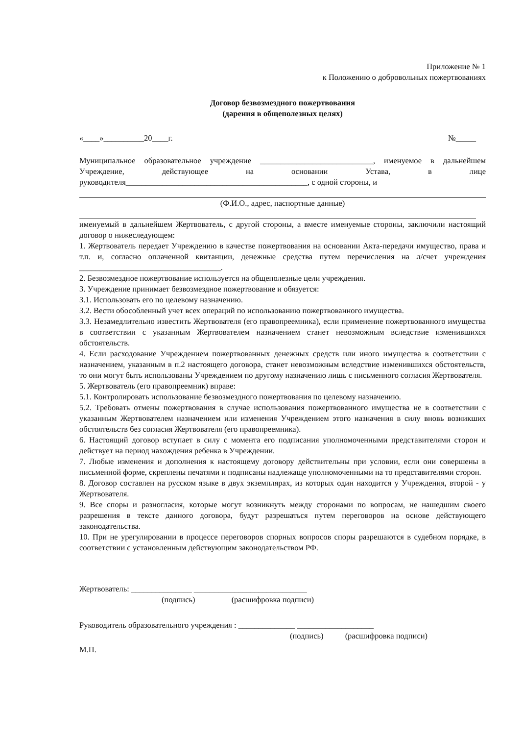Приложение № 1
к Положению о добровольных пожертвованиях
Договор безвозмездного пожертвования
(дарения в общеполезных целях)
«____»__________20____г. №_____
Муниципальное образовательное учреждение ____________________________, именуемое в дальнейшем Учреждение, действующее на основании Устава, в лице руководителя_____________________________________________, с одной стороны, и
(Ф.И.О., адрес, паспортные данные)
именуемый в дальнейшем Жертвователь, с другой стороны, а вместе именуемые стороны, заключили настоящий договор о нижеследующем:
1. Жертвователь передает Учреждению в качестве пожертвования на основании Акта-передачи имущество, права и т.п. и, согласно оплаченной квитанции, денежные средства путем перечисления на л/счет учреждения ___________________________________.
2. Безвозмездное пожертвование используется на общеполезные цели учреждения.
3. Учреждение принимает безвозмездное пожертвование и обязуется:
3.1. Использовать его по целевому назначению.
3.2. Вести обособленный учет всех операций по использованию пожертвованного имущества.
3.3. Незамедлительно известить Жертвователя (его правопреемника), если применение пожертвованного имущества в соответствии с указанным Жертвователем назначением станет невозможным вследствие изменившихся обстоятельств.
4. Если расходование Учреждением пожертвованных денежных средств или иного имущества в соответствии с назначением, указанным в п.2 настоящего договора, станет невозможным вследствие изменившихся обстоятельств, то они могут быть использованы Учреждением по другому назначению лишь с письменного согласия Жертвователя.
5. Жертвователь (его правопреемник) вправе:
5.1. Контролировать использование безвозмездного пожертвования по целевому назначению.
5.2. Требовать отмены пожертвования в случае использования пожертвованного имущества не в соответствии с указанным Жертвователем назначением или изменения Учреждением этого назначения в силу вновь возникших обстоятельств без согласия Жертвователя (его правопреемника).
6. Настоящий договор вступает в силу с момента его подписания уполномоченными представителями сторон и действует на период нахождения ребенка в Учреждении.
7. Любые изменения и дополнения к настоящему договору действительны при условии, если они совершены в письменной форме, скреплены печатями и подписаны надлежаще уполномоченными на то представителями сторон.
8. Договор составлен на русском языке в двух экземплярах, из которых один находится у Учреждения, второй - у Жертвователя.
9. Все споры и разногласия, которые могут возникнуть между сторонами по вопросам, не нашедшим своего разрешения в тексте данного договора, будут разрешаться путем переговоров на основе действующего законодательства.
10. При не урегулировании в процессе переговоров спорных вопросов споры разрешаются в судебном порядке, в соответствии с установленным действующим законодательством РФ.
Жертвователь: _______________ ____________________________
(подпись) (расшифровка подписи)
Руководитель образовательного учреждения : ______________ ___________________
(подпись) (расшифровка подписи)
М.П.